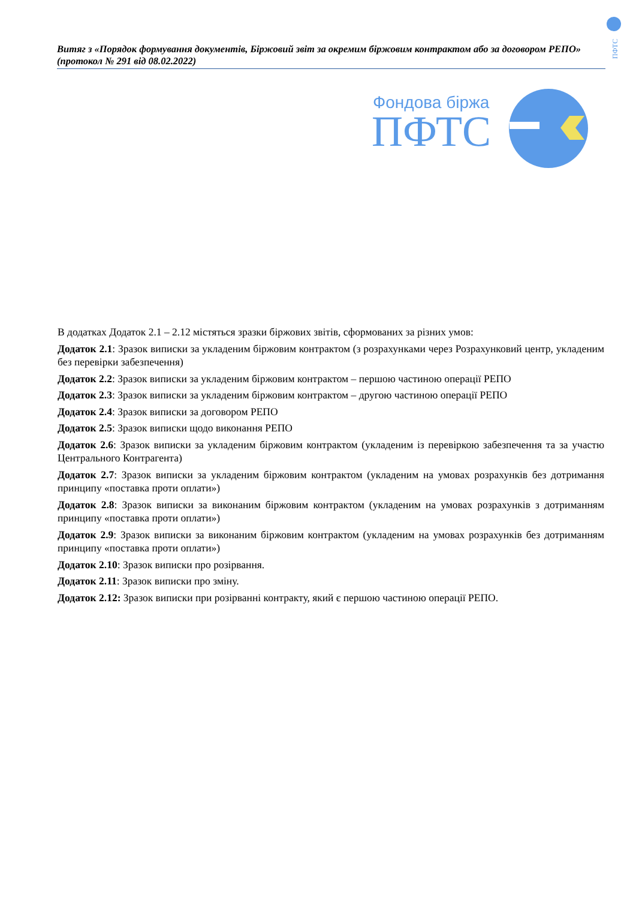ПФТС
Витяг з «Порядок формування документів, Біржовий звіт за окремим біржовим контрактом або за договором РЕПО» (протокол № 291 від 08.02.2022)
Фондова біржа
ПФТС
В додатках Додаток 2.1 – 2.12 містяться зразки біржових звітів, сформованих за різних умов:
Додаток 2.1: Зразок виписки за укладеним біржовим контрактом (з розрахунками через Розрахунковий центр, укладеним без перевірки забезпечення)
Додаток 2.2: Зразок виписки за укладеним біржовим контрактом – першою частиною операції РЕПО
Додаток 2.3: Зразок виписки за укладеним біржовим контрактом – другою частиною операції РЕПО
Додаток 2.4: Зразок виписки за договором РЕПО
Додаток 2.5: Зразок виписки щодо виконання РЕПО
Додаток 2.6: Зразок виписки за укладеним біржовим контрактом (укладеним із перевіркою забезпечення та за участю Центрального Контрагента)
Додаток 2.7: Зразок виписки за укладеним біржовим контрактом (укладеним на умовах розрахунків без дотримання принципу «поставка проти оплати»)
Додаток 2.8: Зразок виписки за виконаним біржовим контрактом (укладеним на умовах розрахунків з дотриманням принципу «поставка проти оплати»)
Додаток 2.9: Зразок виписки за виконаним біржовим контрактом (укладеним на умовах розрахунків без дотриманням принципу «поставка проти оплати»)
Додаток 2.10: Зразок виписки про розірвання.
Додаток 2.11: Зразок виписки про зміну.
Додаток 2.12: Зразок виписки при розірванні контракту, який є першою частиною операції РЕПО.